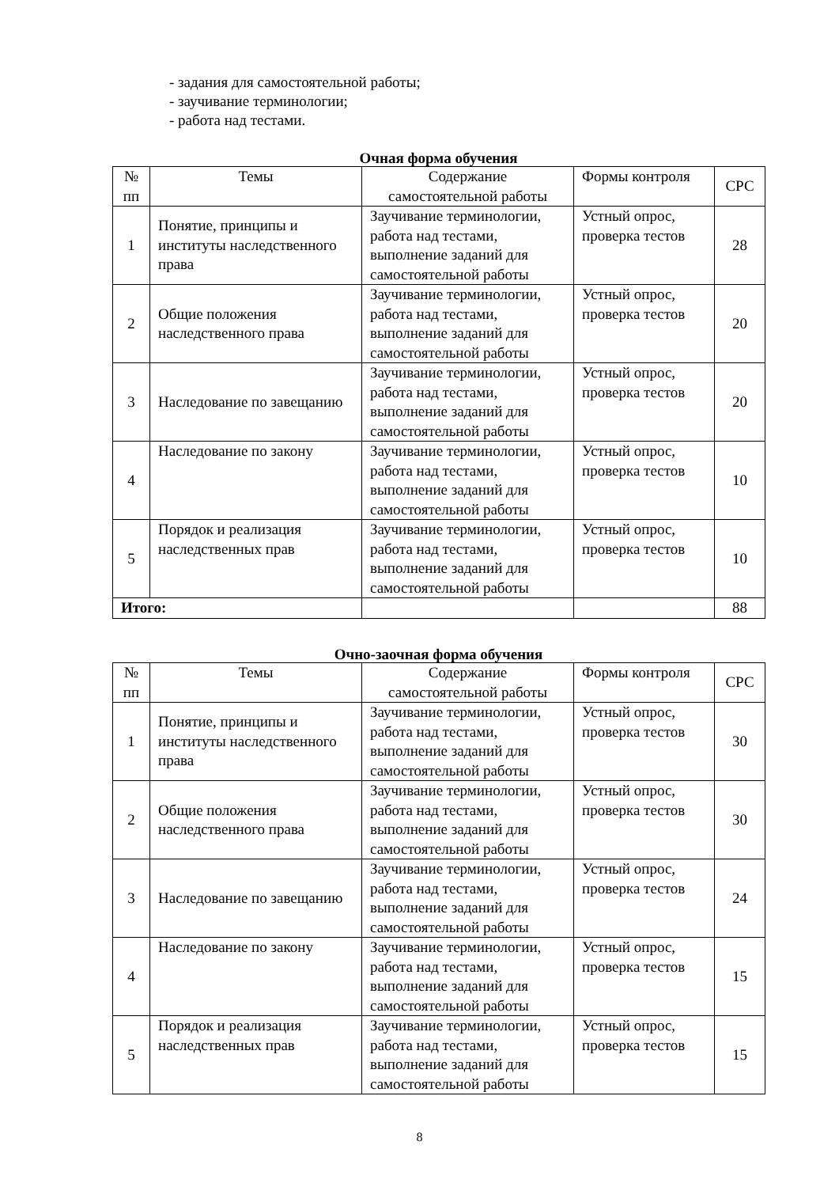- задания для самостоятельной работы;
- заучивание терминологии;
- работа над тестами.
Очная форма обучения
| № пп | Темы | Содержание самостоятельной работы | Формы контроля | СРС |
| 1 | Понятие, принципы и институты наследственного права | Заучивание терминологии, работа над тестами, выполнение заданий для самостоятельной работы | Устный опрос, проверка тестов | 28 |
| 2 | Общие положения наследственного права | Заучивание терминологии, работа над тестами, выполнение заданий для самостоятельной работы | Устный опрос, проверка тестов | 20 |
| 3 | Наследование по завещанию | Заучивание терминологии, работа над тестами, выполнение заданий для самостоятельной работы | Устный опрос, проверка тестов | 20 |
| 4 | Наследование по закону | Заучивание терминологии, работа над тестами, выполнение заданий для самостоятельной работы | Устный опрос, проверка тестов | 10 |
| 5 | Порядок и реализация наследственных прав | Заучивание терминологии, работа над тестами, выполнение заданий для самостоятельной работы | Устный опрос, проверка тестов | 10 |
| Итого: | | | | 88 |
Очно-заочная форма обучения
| № пп | Темы | Содержание самостоятельной работы | Формы контроля | СРС |
| 1 | Понятие, принципы и институты наследственного права | Заучивание терминологии, работа над тестами, выполнение заданий для самостоятельной работы | Устный опрос, проверка тестов | 30 |
| 2 | Общие положения наследственного права | Заучивание терминологии, работа над тестами, выполнение заданий для самостоятельной работы | Устный опрос, проверка тестов | 30 |
| 3 | Наследование по завещанию | Заучивание терминологии, работа над тестами, выполнение заданий для самостоятельной работы | Устный опрос, проверка тестов | 24 |
| 4 | Наследование по закону | Заучивание терминологии, работа над тестами, выполнение заданий для самостоятельной работы | Устный опрос, проверка тестов | 15 |
| 5 | Порядок и реализация наследственных прав | Заучивание терминологии, работа над тестами, выполнение заданий для самостоятельной работы | Устный опрос, проверка тестов | 15 |
8